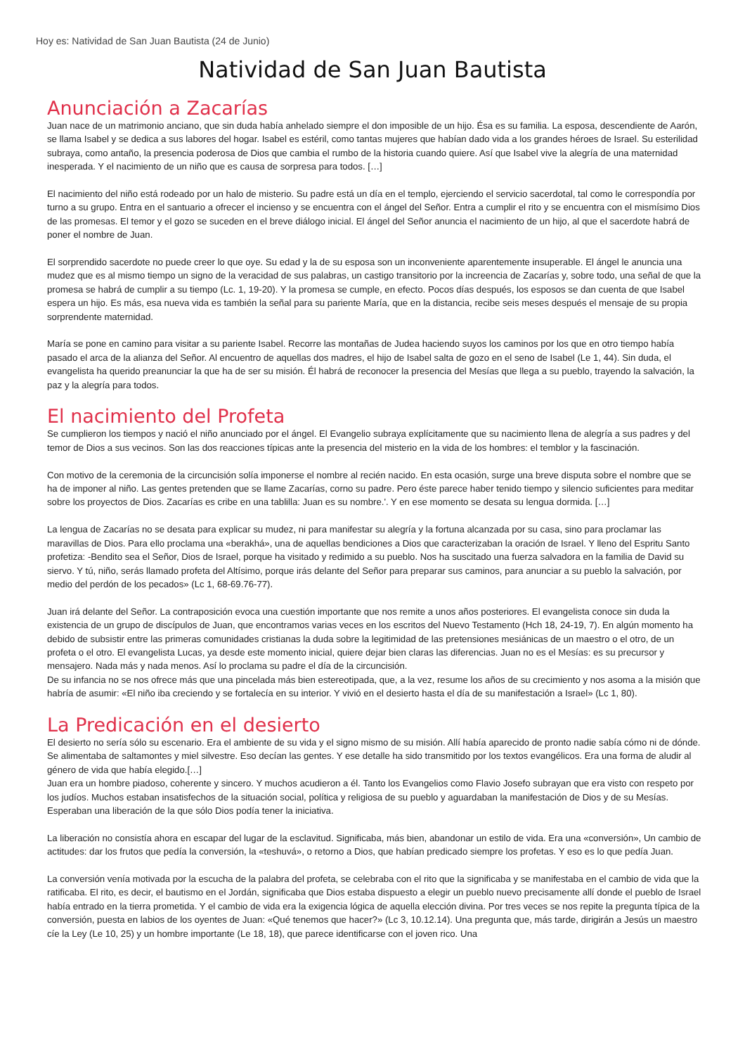Hoy es: Natividad de San Juan Bautista (24 de Junio)
Natividad de San Juan Bautista
Anunciación a Zacarías
Juan nace de un matrimonio anciano, que sin duda había anhelado siempre el don imposible de un hijo. Ésa es su familia. La esposa, descendiente de Aarón, se llama Isabel y se dedica a sus labores del hogar. Isabel es estéril, como tantas mujeres que habían dado vida a los grandes héroes de Israel. Su esterilidad subraya, como antaño, la presencia poderosa de Dios que cambia el rumbo de la historia cuando quiere. Así que Isabel vive la alegría de una maternidad inesperada. Y el nacimiento de un niño que es causa de sorpresa para todos. […]
El nacimiento del niño está rodeado por un halo de misterio. Su padre está un día en el templo, ejerciendo el servicio sacerdotal, tal como le correspondía por turno a su grupo. Entra en el santuario a ofrecer el incienso y se encuentra con el ángel del Señor. Entra a cumplir el rito y se encuentra con el mismísimo Dios de las promesas. El temor y el gozo se suceden en el breve diálogo inicial. El ángel del Señor anuncia el nacimiento de un hijo, al que el sacerdote habrá de poner el nombre de Juan.
El sorprendido sacerdote no puede creer lo que oye. Su edad y la de su esposa son un inconveniente aparentemente insuperable. El ángel le anuncia una mudez que es al mismo tiempo un signo de la veracidad de sus palabras, un castigo transitorio por la increencia de Zacarías y, sobre todo, una señal de que la promesa se habrá de cumplir a su tiempo (Lc. 1, 19-20). Y la promesa se cumple, en efecto. Pocos días después, los esposos se dan cuenta de que Isabel espera un hijo. Es más, esa nueva vida es también la señal para su pariente María, que en la distancia, recibe seis meses después el mensaje de su propia sorprendente maternidad.
María se pone en camino para visitar a su pariente Isabel. Recorre las montañas de Judea haciendo suyos los caminos por los que en otro tiempo había pasado el arca de la alianza del Señor. Al encuentro de aquellas dos madres, el hijo de Isabel salta de gozo en el seno de Isabel (Le 1, 44). Sin duda, el evangelista ha querido preanunciar la que ha de ser su misión. Él habrá de reconocer la presencia del Mesías que llega a su pueblo, trayendo la salvación, la paz y la alegría para todos.
El nacimiento del Profeta
Se cumplieron los tiempos y nació el niño anunciado por el ángel. El Evangelio subraya explícitamente que su nacimiento llena de alegría a sus padres y del temor de Dios a sus vecinos. Son las dos reacciones típicas ante la presencia del misterio en la vida de los hombres: el temblor y la fascinación.
Con motivo de la ceremonia de la circuncisión solía imponerse el nombre al recién nacido. En esta ocasión, surge una breve disputa sobre el nombre que se ha de imponer al niño. Las gentes pretenden que se llame Zacarías, corno su padre. Pero éste parece haber tenido tiempo y silencio suficientes para meditar sobre los proyectos de Dios. Zacarías es cribe en una tablilla: Juan es su nombre.'. Y en ese momento se desata su lengua dormida. […]
La lengua de Zacarías no se desata para explicar su mudez, ni para manifestar su alegría y la fortuna alcanzada por su casa, sino para proclamar las maravillas de Dios. Para ello proclama una «berakhá», una de aquellas bendiciones a Dios que caracterizaban la oración de Israel. Y lleno del Espritu Santo profetiza: -Bendito sea el Señor, Dios de Israel, porque ha visitado y redimido a su pueblo. Nos ha suscitado una fuerza salvadora en la familia de David su siervo. Y tú, niño, serás llamado profeta del Altísimo, porque irás delante del Señor para preparar sus caminos, para anunciar a su pueblo la salvación, por medio del perdón de los pecados» (Lc 1, 68-69.76-77).
Juan irá delante del Señor. La contraposición evoca una cuestión importante que nos remite a unos años posteriores. El evangelista conoce sin duda la existencia de un grupo de discípulos de Juan, que encontramos varias veces en los escritos del Nuevo Testamento (Hch 18, 24-19, 7). En algún momento ha debido de subsistir entre las primeras comunidades cristianas la duda sobre la legitimidad de las pretensiones mesiánicas de un maestro o el otro, de un profeta o el otro. El evangelista Lucas, ya desde este momento inicial, quiere dejar bien claras las diferencias. Juan no es el Mesías: es su precursor y mensajero. Nada más y nada menos. Así lo proclama su padre el día de la circuncisión.
De su infancia no se nos ofrece más que una pincelada más bien estereotipada, que, a la vez, resume los años de su crecimiento y nos asoma a la misión que habría de asumir: «El niño iba creciendo y se fortalecía en su interior. Y vivió en el desierto hasta el día de su manifestación a Israel» (Lc 1, 80).
La Predicación en el desierto
El desierto no sería sólo su escenario. Era el ambiente de su vida y el signo mismo de su misión. Allí había aparecido de pronto nadie sabía cómo ni de dónde. Se alimentaba de saltamontes y miel silvestre. Eso decían las gentes. Y ese detalle ha sido transmitido por los textos evangélicos. Era una forma de aludir al género de vida que había elegido.[…]
Juan era un hombre piadoso, coherente y sincero. Y muchos acudieron a él. Tanto los Evangelios como Flavio Josefo subrayan que era visto con respeto por los judíos. Muchos estaban insatisfechos de la situación social, política y religiosa de su pueblo y aguardaban la manifestación de Dios y de su Mesías. Esperaban una liberación de la que sólo Dios podía tener la iniciativa.
La liberación no consistía ahora en escapar del lugar de la esclavitud. Significaba, más bien, abandonar un estilo de vida. Era una «conversión», Un cambio de actitudes: dar los frutos que pedía la conversión, la «teshuvá», o retorno a Dios, que habían predicado siempre los profetas. Y eso es lo que pedía Juan.
La conversión venía motivada por la escucha de la palabra del profeta, se celebraba con el rito que la significaba y se manifestaba en el cambio de vida que la ratificaba. El rito, es decir, el bautismo en el Jordán, significaba que Dios estaba dispuesto a elegir un pueblo nuevo precisamente allí donde el pueblo de Israel había entrado en la tierra prometida. Y el cambio de vida era la exigencia lógica de aquella elección divina. Por tres veces se nos repite la pregunta típica de la conversión, puesta en labios de los oyentes de Juan: «Qué tenemos que hacer?» (Lc 3, 10.12.14). Una pregunta que, más tarde, dirigirán a Jesús un maestro cíe la Ley (Le 10, 25) y un hombre importante (Le 18, 18), que parece identificarse con el joven rico. Una